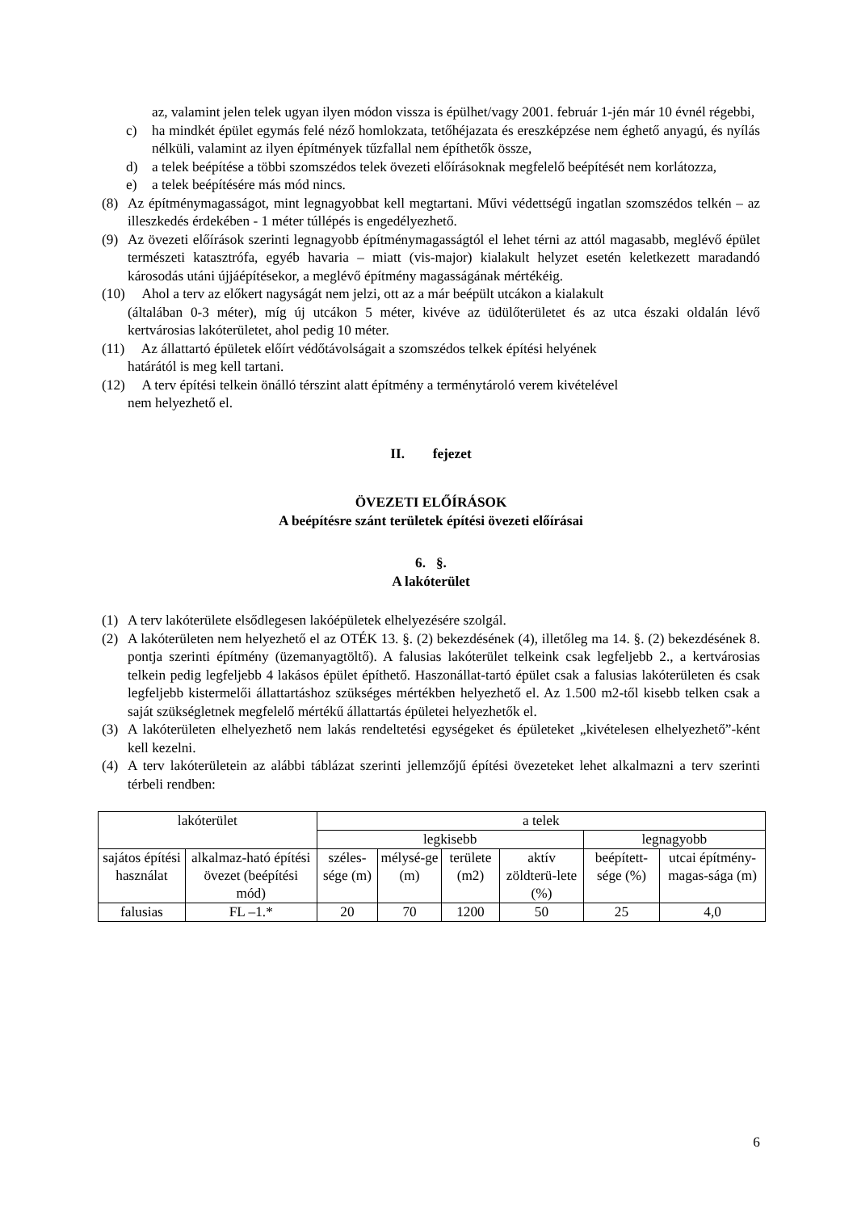az, valamint jelen telek ugyan ilyen módon vissza is épülhet/vagy 2001. február 1-jén már 10 évnél régebbi,
c) ha mindkét épület egymás felé néző homlokzata, tetőhéjazata és ereszképzése nem éghető anyagú, és nyílás nélküli, valamint az ilyen építmények tűzfallal nem építhetők össze,
d) a telek beépítése a többi szomszédos telek övezeti előírásoknak megfelelő beépítését nem korlátozza,
e) a telek beépítésére más mód nincs.
(8) Az építménymagasságot, mint legnagyobbat kell megtartani. Művi védettségű ingatlan szomszédos telkén – az illeszkedés érdekében - 1 méter túllépés is engedélyezhető.
(9) Az övezeti előírások szerinti legnagyobb építménymagasságtól el lehet térni az attól magasabb, meglévő épület természeti katasztrófa, egyéb havaria – miatt (vis-major) kialakult helyzet esetén keletkezett maradandó károsodás utáni újjáépítésekor, a meglévő építmény magasságának mértékéig.
(10) Ahol a terv az előkert nagyságát nem jelzi, ott az a már beépült utcákon a kialakult
(általában 0-3 méter), míg új utcákon 5 méter, kivéve az üdülőterületet és az utca északi oldalán lévő kertvárosias lakóterületet, ahol pedig 10 méter.
(11) Az állattartó épületek előírt védőtávolságait a szomszédos telkek építési helyének
határától is meg kell tartani.
(12) A terv építési telkein önálló térszint alatt építmény a terménytároló verem kivételével
nem helyezhető el.
II. fejezet
ÖVEZETI ELŐÍRÁSOK
A beépítésre szánt területek építési övezeti előírásai
6. §.
A lakóterület
(1) A terv lakóterülete elsődlegesen lakóépületek elhelyezésére szolgál.
(2) A lakóterületen nem helyezhető el az OTÉK 13. §. (2) bekezdésének (4), illetőleg ma 14. §. (2) bekezdésének 8. pontja szerinti építmény (üzemanyagtöltő). A falusias lakóterület telkeink csak legfeljebb 2., a kertvárosias telkein pedig legfeljebb 4 lakásos épület építhető. Haszonállat-tartó épület csak a falusias lakóterületen és csak legfeljebb kistermelői állattartáshoz szükséges mértékben helyezhető el. Az 1.500 m2-től kisebb telken csak a saját szükségletnek megfelelő mértékű állattartás épületei helyezhetők el.
(3) A lakóterületen elhelyezhető nem lakás rendeltetési egységeket és épületeket „kivételesen elhelyezhető”-ként kell kezelni.
(4) A terv lakóterületein az alábbi táblázat szerinti jellemzőjű építési övezeteket lehet alkalmazni a terv szerinti térbeli rendben:
| lakóterület | | a telek | | | | | |
| | | legkisebb | | | | legnagyobb | |
| sajátos építési használat | alkalmaz-ható építési övezet (beépítési mód) | széles-sége (m) | mélysé-ge (m) | területe (m2) | aktív zöldterü-lete (%) | beépített-sége (%) | utcai építmény-magas-sága (m) |
| falusias | FL –1.* | 20 | 70 | 1200 | 50 | 25 | 4,0 |
6